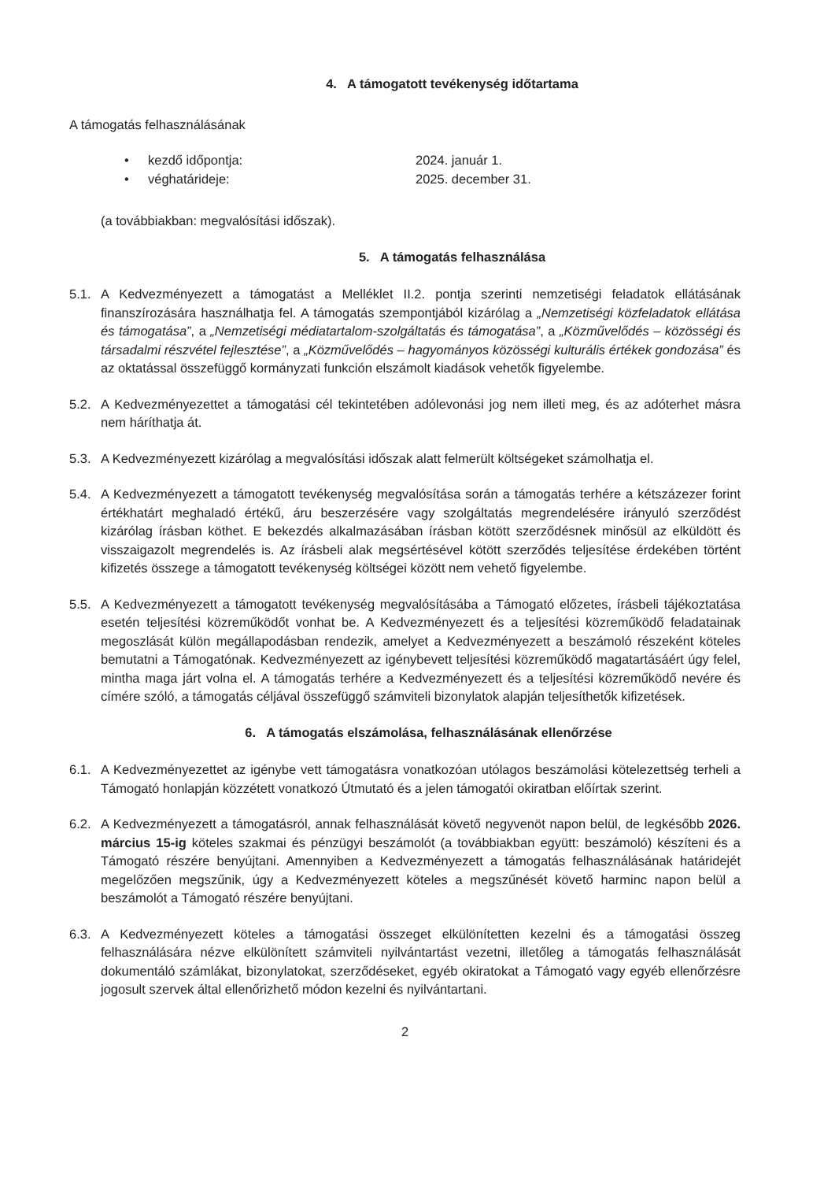4. A támogatott tevékenység időtartama
A támogatás felhasználásának
• kezdő időpontja: 2024. január 1.
• véghatárideje: 2025. december 31.
(a továbbiakban: megvalósítási időszak).
5. A támogatás felhasználása
5.1. A Kedvezményezett a támogatást a Melléklet II.2. pontja szerinti nemzetiségi feladatok ellátásának finanszírozására használhatja fel. A támogatás szempontjából kizárólag a „Nemzetiségi közfeladatok ellátása és támogatása”, a „Nemzetiségi médiatartalom-szolgáltatás és támogatása”, a „Közművelődés – közösségi és társadalmi részvétel fejlesztése”, a „Közművelődés – hagyományos közösségi kulturális értékek gondozása” és az oktatással összefüggő kormányzati funkción elszámolt kiadások vehetők figyelembe.
5.2. A Kedvezményezettet a támogatási cél tekintetében adólevonási jog nem illeti meg, és az adóterhet másra nem háríthatja át.
5.3. A Kedvezményezett kizárólag a megvalósítási időszak alatt felmerült költségeket számolhatja el.
5.4. A Kedvezményezett a támogatott tevékenység megvalósítása során a támogatás terhére a kétszázezer forint értékhatárt meghaladó értékű, áru beszerzésére vagy szolgáltatás megrendelésére irányuló szerződést kizárólag írásban köthet. E bekezdés alkalmazásában írásban kötött szerződésnek minősül az elküldött és visszaigazolt megrendelés is. Az írásbeli alak megsértésével kötött szerződés teljesítése érdekében történt kifizetés összege a támogatott tevékenység költségei között nem vehető figyelembe.
5.5. A Kedvezményezett a támogatott tevékenység megvalósításába a Támogató előzetes, írásbeli tájékoztatása esetén teljesítési közreműködőt vonhat be. A Kedvezményezett és a teljesítési közreműködő feladatainak megoszlását külön megállapodásban rendezik, amelyet a Kedvezményezett a beszámoló részeként köteles bemutatni a Támogatónak. Kedvezményezett az igénybevett teljesítési közreműködő magatartásáért úgy felel, mintha maga járt volna el. A támogatás terhére a Kedvezményezett és a teljesítési közreműködő nevére és címére szóló, a támogatás céljával összefüggő számviteli bizonylatok alapján teljesíthetők kifizetések.
6. A támogatás elszámolása, felhasználásának ellenőrzése
6.1. A Kedvezményezettet az igénybe vett támogatásra vonatkozóan utólagos beszámolási kötelezettség terheli a Támogató honlapján közzétett vonatkozó Útmutató és a jelen támogatói okiratban előírtak szerint.
6.2. A Kedvezményezett a támogatásról, annak felhasználását követő negyvenöt napon belül, de legkésőbb 2026. március 15-ig köteles szakmai és pénzügyi beszámolót (a továbbiakban együtt: beszámoló) készíteni és a Támogató részére benyújtani. Amennyiben a Kedvezményezett a támogatás felhasználásának határidejét megelőzően megszűnik, úgy a Kedvezményezett köteles a megszűnését követő harminc napon belül a beszámolót a Támogató részére benyújtani.
6.3. A Kedvezményezett köteles a támogatási összeget elkülönítetten kezelni és a támogatási összeg felhasználására nézve elkülönített számviteli nyilvántartást vezetni, illetőleg a támogatás felhasználását dokumentáló számlákat, bizonylatokat, szerződéseket, egyéb okiratokat a Támogató vagy egyéb ellenőrzésre jogosult szervek által ellenőrizhető módon kezelni és nyilvántartani.
2